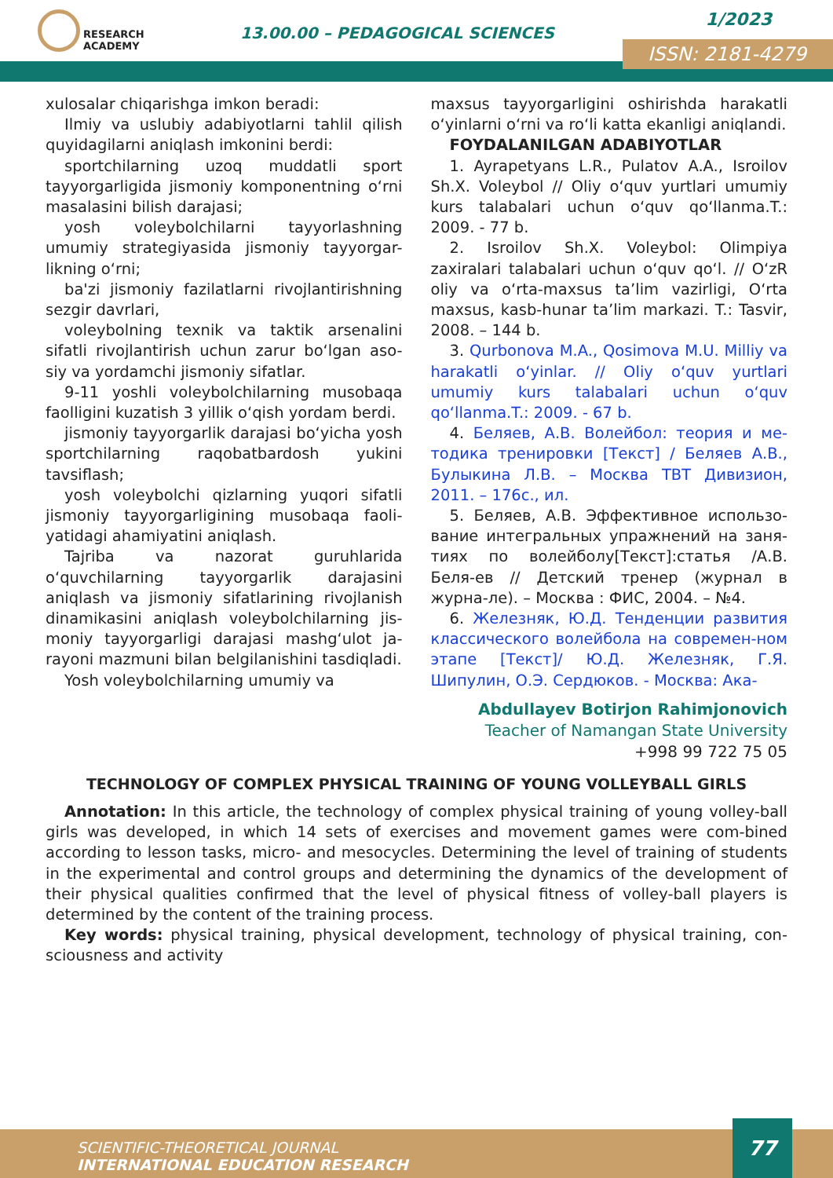RESEARCH
ACADEMY
13.00.00 – PEDAGOGICAL SCIENCES
1/2023
ISSN: 2181-4279
xulosalar chiqarishga imkon beradi:
Ilmiy va uslubiy adabiyotlarni tahlil qilish quyidagilarni aniqlash imkonini berdi:
sportchilarning uzoq muddatli sport tayyorgarligida jismoniy komponentning o‘rni masalasini bilish darajasi;
yosh voleybolchilarni tayyorlashning umumiy strategiyasida jismoniy tayyorgar-likning o‘rni;
ba'zi jismoniy fazilatlarni rivojlantirishning sezgir davrlari,
voleybolning texnik va taktik arsenalini sifatli rivojlantirish uchun zarur bo‘lgan aso-siy va yordamchi jismoniy sifatlar.
9-11 yoshli voleybolchilarning musobaqa faolligini kuzatish 3 yillik o‘qish yordam berdi.
jismoniy tayyorgarlik darajasi bo‘yicha yosh sportchilarning raqobatbardosh yukini tavsiflash;
yosh voleybolchi qizlarning yuqori sifatli jismoniy tayyorgarligining musobaqa faoli-yatidagi ahamiyatini aniqlash.
Tajriba va nazorat guruhlarida o‘quvchilarning tayyorgarlik darajasini aniqlash va jismoniy sifatlarining rivojlanish dinamikasini aniqlash voleybolchilarning jis-moniy tayyorgarligi darajasi mashg‘ulot ja-rayoni mazmuni bilan belgilanishini tasdiqladi.
Yosh voleybolchilarning umumiy va
maxsus tayyorgarligini oshirishda harakatli o‘yinlarni o‘rni va ro‘li katta ekanligi aniqlandi.
FOYDALANILGAN ADABIYOTLAR
1. Ayrapetyans L.R., Pulatov A.A., Isroilov Sh.X. Voleybol // Oliy o‘quv yurtlari umumiy kurs talabalari uchun o‘quv qo‘llanma.T.: 2009. - 77 b.
2. Isroilov Sh.X. Voleybol: Olimpiya zaxiralari talabalari uchun o‘quv qo‘l. // O‘zR oliy va o‘rta-maxsus ta’lim vazirligi, O‘rta maxsus, kasb-hunar ta’lim markazi. T.: Tasvir, 2008. – 144 b.
3. Qurbonova M.A., Qosimova M.U. Milliy va harakatli o‘yinlar. // Oliy o‘quv yurtlari umumiy kurs talabalari uchun o‘quv qo‘llanma.T.: 2009. - 67 b.
4. Беляев, А.В. Волейбол: теория и ме-тодика тренировки [Текст] / Беляев А.В., Булыкина Л.В. – Москва ТВТ Дивизион, 2011. – 176с., ил.
5. Беляев, А.В. Эффективное использо-вание интегральных упражнений на заня-тиях по волейболу[Текст]:статья /А.В. Беля-ев // Детский тренер (журнал в журна-ле). – Москва : ФИС, 2004. – №4.
6. Железняк, Ю.Д. Тенденции развития классического волейбола на современ-ном этапе [Текст]/ Ю.Д. Железняк, Г.Я. Шипулин, О.Э. Сердюков. - Москва: Ака-
Abdullayev Botirjon Rahimjonovich
Teacher of Namangan State University
+998 99 722 75 05
TECHNOLOGY OF COMPLEX PHYSICAL TRAINING OF YOUNG VOLLEYBALL GIRLS
Annotation: In this article, the technology of complex physical training of young volley-ball girls was developed, in which 14 sets of exercises and movement games were com-bined according to lesson tasks, micro- and mesocycles. Determining the level of training of students in the experimental and control groups and determining the dynamics of the development of their physical qualities confirmed that the level of physical fitness of volley-ball players is determined by the content of the training process.
Key words: physical training, physical development, technology of physical training, con-sciousness and activity
SCIENTIFIC-THEORETICAL JOURNAL
INTERNATIONAL EDUCATION RESEARCH
77